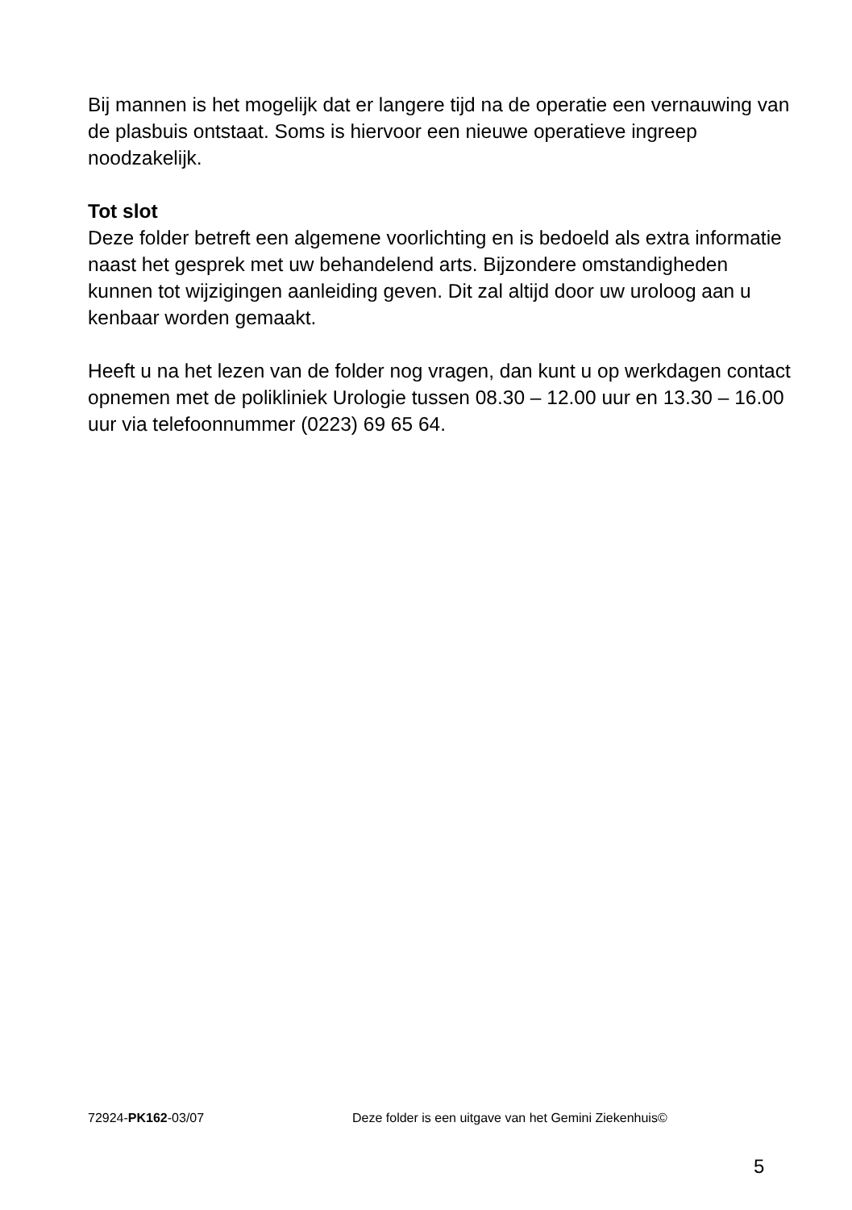Bij mannen is het mogelijk dat er langere tijd na de operatie een vernauwing van de plasbuis ontstaat. Soms is hiervoor een nieuwe operatieve ingreep noodzakelijk.
Tot slot
Deze folder betreft een algemene voorlichting en is bedoeld als extra informatie naast het gesprek met uw behandelend arts. Bijzondere omstandigheden kunnen tot wijzigingen aanleiding geven. Dit zal altijd door uw uroloog aan u kenbaar worden gemaakt.
Heeft u na het lezen van de folder nog vragen, dan kunt u op werkdagen contact opnemen met de polikliniek Urologie tussen 08.30 – 12.00 uur en 13.30 – 16.00 uur via telefoonnummer (0223) 69 65 64.
72924-PK162-03/07 Deze folder is een uitgave van het Gemini Ziekenhuis©
5